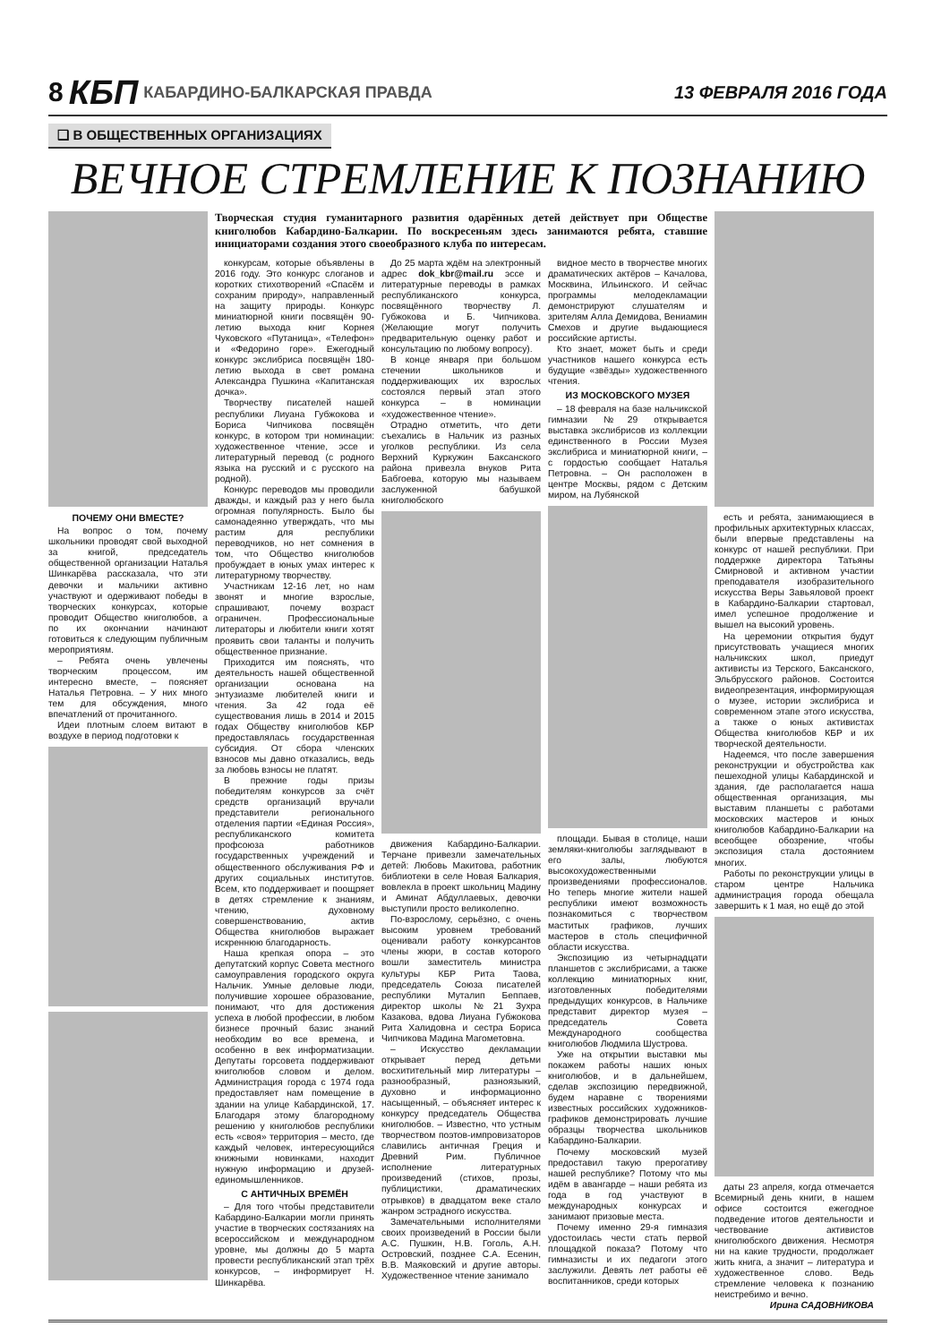8 КБП КАБАРДИНО-БАЛКАРСКАЯ ПРАВДА 13 ФЕВРАЛЯ 2016 ГОДА
❑ В ОБЩЕСТВЕННЫХ ОРГАНИЗАЦИЯХ
ВЕЧНОЕ СТРЕМЛЕНИЕ К ПОЗНАНИЮ
ПОЧЕМУ ОНИ ВМЕСТЕ?
На вопрос о том, почему школьники проводят свой выходной за книгой, председатель общественной организации Наталья Шинкарёва рассказала, что эти девочки и мальчики активно участвуют и одерживают победы в творческих конкурсах, которые проводит Общество книголюбов, а по их окончании начинают готовиться к следующим публичным мероприятиям.
– Ребята очень увлечены творческим процессом, им интересно вместе, – поясняет Наталья Петровна. – У них много тем для обсуждения, много впечатлений от прочитанного.
Идеи плотным слоем витают в воздухе в период подготовки к
Творческая студия гуманитарного развития одарённых детей действует при Обществе книголюбов Кабардино-Балкарии. По воскресеньям здесь занимаются ребята, ставшие инициаторами создания этого своеобразного клуба по интересам.
конкурсам, которые объявлены в 2016 году. Это конкурс слоганов и коротких стихотворений «Спасём и сохраним природу», направленный на защиту природы. Конкурс миниатюрной книги посвящён 90-летию выхода книг Корнея Чуковского «Путаница», «Телефон» и «Федорино горе». Ежегодный конкурс экслибриса посвящён 180-летию выхода в свет романа Александра Пушкина «Капитанская дочка».
Творчеству писателей нашей республики Лиуана Губжокова и Бориса Чипчикова посвящён конкурс, в котором три номинации: художественное чтение, эссе и литературный перевод (с родного языка на русский и с русского на родной).
Конкурс переводов мы проводили дважды, и каждый раз у него была огромная популярность. Было бы самонадеянно утверждать, что мы растим для республики переводчиков, но нет сомнения в том, что Общество книголюбов пробуждает в юных умах интерес к литературному творчеству.
Участникам 12-16 лет, но нам звонят и многие взрослые, спрашивают, почему возраст ограничен. Профессиональные литераторы и любители книги хотят проявить свои таланты и получить общественное признание.
Приходится им пояснять, что деятельность нашей общественной организации основана на энтузиазме любителей книги и чтения. За 42 года её существования лишь в 2014 и 2015 годах Обществу книголюбов КБР предоставлялась государственная субсидия. От сбора членских взносов мы давно отказались, ведь за любовь взносы не платят.
В прежние годы призы победителям конкурсов за счёт средств организаций вручали представители регионального отделения партии «Единая Россия», республиканского комитета профсоюза работников государственных учреждений и общественного обслуживания РФ и других социальных институтов. Всем, кто поддерживает и поощряет в детях стремление к знаниям, чтению, духовному совершенствованию, актив Общества книголюбов выражает искреннюю благодарность.
Наша крепкая опора – это депутатский корпус Совета местного самоуправления городского округа Нальчик. Умные деловые люди, получившие хорошее образование, понимают, что для достижения успеха в любой профессии, в любом бизнесе прочный базис знаний необходим во все времена, и особенно в век информатизации. Депутаты горсовета поддерживают книголюбов словом и делом. Администрация города с 1974 года предоставляет нам помещение в здании на улице Кабардинской, 17. Благодаря этому благородному решению у книголюбов республики есть «своя» территория – место, где каждый человек, интересующийся книжными новинками, находит нужную информацию и друзей-единомышленников.
С АНТИЧНЫХ ВРЕМЁН
– Для того чтобы представители Кабардино-Балкарии могли принять участие в творческих состязаниях на всероссийском и международном уровне, мы должны до 5 марта провести республиканский этап трёх конкурсов, – информирует Н. Шинкарёва.
До 25 марта ждём на электронный адрес dok_kbr@mail.ru эссе и литературные переводы в рамках республиканского конкурса, посвящённого творчеству Л. Губжокова и Б. Чипчикова. (Желающие могут получить предварительную оценку работ и консультацию по любому вопросу).
В конце января при большом стечении школьников и поддерживающих их взрослых состоялся первый этап этого конкурса – в номинации «художественное чтение».
Отрадно отметить, что дети съехались в Нальчик из разных уголков республики. Из села Верхний Куркужин Баксанского района привезла внуков Рита Бабгоева, которую мы называем заслуженной бабушкой книголюбского
движения Кабардино-Балкарии. Терчане привезли замечательных детей: Любовь Макитова, работник библиотеки в селе Новая Балкария, вовлекла в проект школьниц Мадину и Аминат Абдуллаевых, девочки выступили просто великолепно.
По-взрослому, серьёзно, с очень высоким уровнем требований оценивали работу конкурсантов члены жюри, в состав которого вошли заместитель министра культуры КБР Рита Таова, председатель Союза писателей республики Муталип Беппаев, директор школы №21 Зухра Казакова, вдова Лиуана Губжокова Рита Халидовна и сестра Бориса Чипчикова Мадина Магометовна.
– Искусство декламации открывает перед детьми восхитительный мир литературы – разнообразный, разноязыкий, духовно и информационно насыщенный, – объясняет интерес к конкурсу председатель Общества книголюбов. – Известно, что устным творчеством поэтов-импровизаторов славились античная Греция и Древний Рим. Публичное исполнение литературных произведений (стихов, прозы, публицистики, драматических отрывков) в двадцатом веке стало жанром эстрадного искусства.
Замечательными исполнителями своих произведений в России были А.С. Пушкин, Н.В. Гоголь, А.Н. Островский, позднее С.А. Есенин, В.В. Маяковский и другие авторы. Художественное чтение занимало
видное место в творчестве многих драматических актёров – Качалова, Москвина, Ильинского. И сейчас программы мелодекламации демонстрируют слушателям и зрителям Алла Демидова, Вениамин Смехов и другие выдающиеся российские артисты.
Кто знает, может быть и среди участников нашего конкурса есть будущие «звёзды» художественного чтения.
ИЗ МОСКОВСКОГО МУЗЕЯ
– 18 февраля на базе нальчикской гимназии №29 открывается выставка экслибрисов из коллекции единственного в России Музея экслибриса и миниатюрной книги, – с гордостью сообщает Наталья Петровна. – Он расположен в центре Москвы, рядом с Детским миром, на Лубянской
площади. Бывая в столице, наши земляки-книголюбы заглядывают в его залы, любуются высокохудожественными произведениями профессионалов. Но теперь многие жители нашей республики имеют возможность познакомиться с творчеством маститых графиков, лучших мастеров в столь специфичной области искусства.
Экспозицию из четырнадцати планшетов с экслибрисами, а также коллекцию миниатюрных книг, изготовленных победителями предыдущих конкурсов, в Нальчике представит директор музея – председатель Совета Международного сообщества книголюбов Людмила Шустрова.
Уже на открытии выставки мы покажем работы наших юных книголюбов, и в дальнейшем, сделав экспозицию передвижной, будем наравне с творениями известных российских художников-графиков демонстрировать лучшие образцы творчества школьников Кабардино-Балкарии.
Почему московский музей предоставил такую прерогативу нашей республике? Потому что мы идём в авангарде – наши ребята из года в год участвуют в международных конкурсах и занимают призовые места.
Почему именно 29-я гимназия удостоилась чести стать первой площадкой показа? Потому что гимназисты и их педагоги этого заслужили. Девять лет работы её воспитанников, среди которых
есть и ребята, занимающиеся в профильных архитектурных классах, были впервые представлены на конкурс от нашей республики. При поддержке директора Татьяны Смирновой и активном участии преподавателя изобразительного искусства Веры Завьяловой проект в Кабардино-Балкарии стартовал, имел успешное продолжение и вышел на высокий уровень.
На церемонии открытия будут присутствовать учащиеся многих нальчикских школ, приедут активисты из Терского, Баксанского, Эльбрусского районов. Состоится видеопрезентация, информирующая о музее, истории экслибриса и современном этапе этого искусства, а также о юных активистах Общества книголюбов КБР и их творческой деятельности.
Надеемся, что после завершения реконструкции и обустройства как пешеходной улицы Кабардинской и здания, где располагается наша общественная организация, мы выставим планшеты с работами московских мастеров и юных книголюбов Кабардино-Балкарии на всеобщее обозрение, чтобы экспозиция стала достоянием многих.
Работы по реконструкции улицы в старом центре Нальчика администрация города обещала завершить к 1 мая, но ещё до этой
даты 23 апреля, когда отмечается Всемирный день книги, в нашем офисе состоится ежегодное подведение итогов деятельности и чествование активистов книголюбского движения. Несмотря ни на какие трудности, продолжает жить книга, а значит – литература и художественное слово. Ведь стремление человека к познанию неистребимо и вечно.
Ирина САДОВНИКОВА